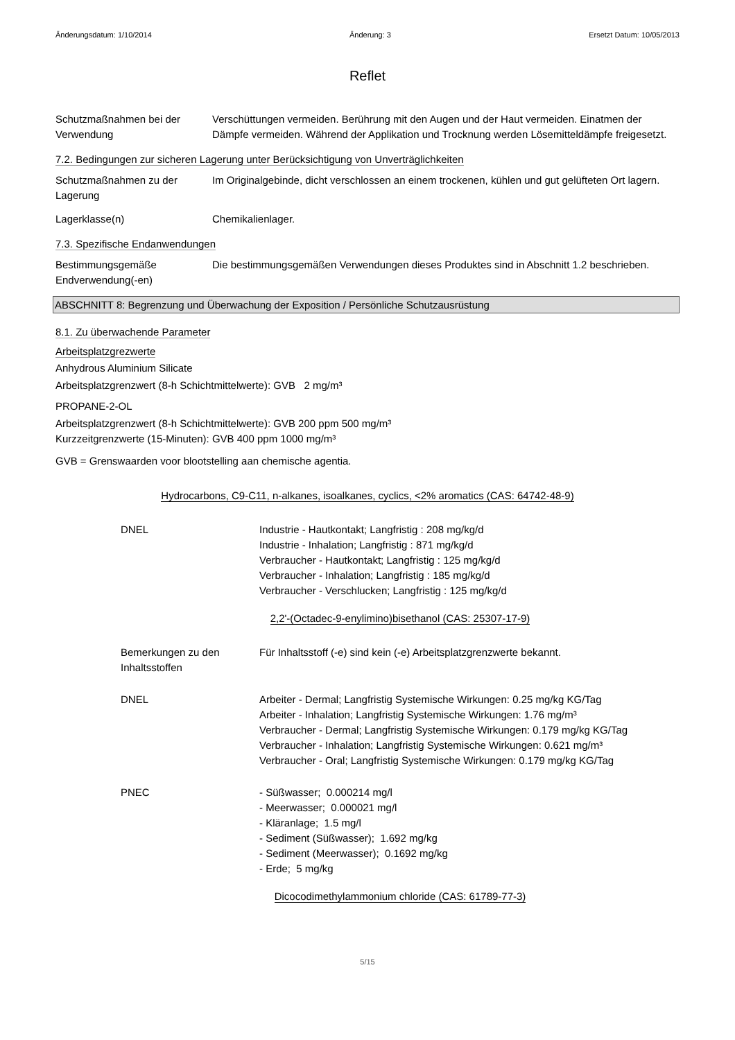Änderungsdatum: 1/10/2014 Änderung: 3 Ersetzt Datum: 10/05/2013
Reflet
Schutzmaßnahmen bei der Verwendung
Verschüttungen vermeiden. Berührung mit den Augen und der Haut vermeiden. Einatmen der Dämpfe vermeiden. Während der Applikation und Trocknung werden Lösemitteldämpfe freigesetzt.
7.2. Bedingungen zur sicheren Lagerung unter Berücksichtigung von Unverträglichkeiten
Schutzmaßnahmen zu der Lagerung
Im Originalgebinde, dicht verschlossen an einem trockenen, kühlen und gut gelüfteten Ort lagern.
Lagerklasse(n) Chemikalienlager.
7.3. Spezifische Endanwendungen
Bestimmungsgemäße Endverwendung(-en)
Die bestimmungsgemäßen Verwendungen dieses Produktes sind in Abschnitt 1.2 beschrieben.
ABSCHNITT 8: Begrenzung und Überwachung der Exposition / Persönliche Schutzausrüstung
8.1. Zu überwachende Parameter
Arbeitsplatzgrezwerte
Anhydrous Aluminium Silicate
Arbeitsplatzgrenzwert (8-h Schichtmittelwerte): GVB 2 mg/m³
PROPANE-2-OL
Arbeitsplatzgrenzwert (8-h Schichtmittelwerte): GVB 200 ppm 500 mg/m³
Kurzzeitgrenzwerte (15-Minuten): GVB 400 ppm 1000 mg/m³
GVB = Grenswaarden voor blootstelling aan chemische agentia.
Hydrocarbons, C9-C11, n-alkanes, isoalkanes, cyclics, <2% aromatics (CAS: 64742-48-9)
DNEL Industrie - Hautkontakt; Langfristig : 208 mg/kg/d
Industrie - Inhalation; Langfristig : 871 mg/kg/d
Verbraucher - Hautkontakt; Langfristig : 125 mg/kg/d
Verbraucher - Inhalation; Langfristig : 185 mg/kg/d
Verbraucher - Verschlucken; Langfristig : 125 mg/kg/d
2,2'-(Octadec-9-enylimino)bisethanol (CAS: 25307-17-9)
Bemerkungen zu den Inhaltsstoffen
Für Inhaltsstoff (-e) sind kein (-e) Arbeitsplatzgrenzwerte bekannt.
DNEL Arbeiter - Dermal; Langfristig Systemische Wirkungen: 0.25 mg/kg KG/Tag
Arbeiter - Inhalation; Langfristig Systemische Wirkungen: 1.76 mg/m³
Verbraucher - Dermal; Langfristig Systemische Wirkungen: 0.179 mg/kg KG/Tag
Verbraucher - Inhalation; Langfristig Systemische Wirkungen: 0.621 mg/m³
Verbraucher - Oral; Langfristig Systemische Wirkungen: 0.179 mg/kg KG/Tag
PNEC - Süßwasser; 0.000214 mg/l
- Meerwasser; 0.000021 mg/l
- Kläranlage; 1.5 mg/l
- Sediment (Süßwasser); 1.692 mg/kg
- Sediment (Meerwasser); 0.1692 mg/kg
- Erde; 5 mg/kg
Dicocodimethylammonium chloride (CAS: 61789-77-3)
5/15